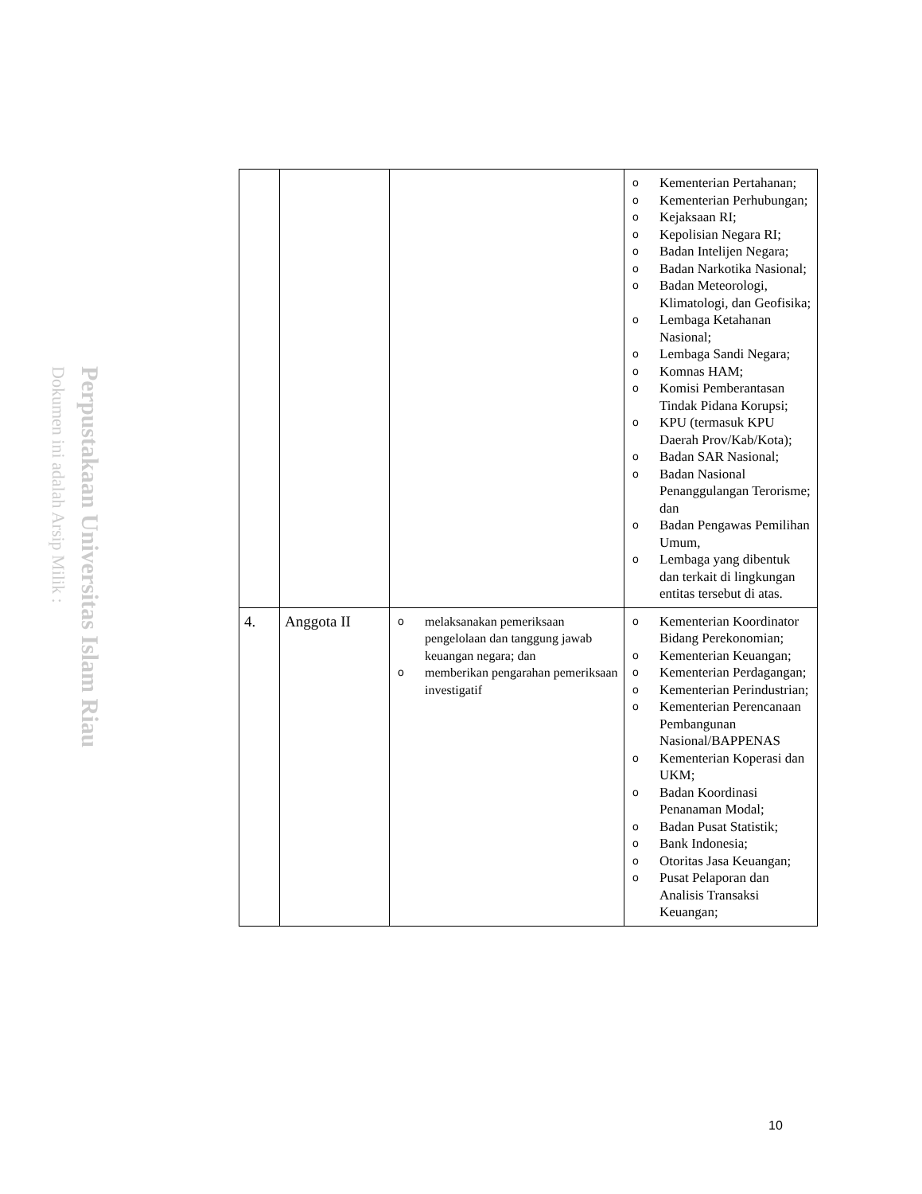Perpustakaan Universitas Islam Riau
Dokumen ini adalah Arsip Milik :
| | | | o Kementerian Pertahanan; o Kementerian Perhubungan; o Kejaksaan RI; o Kepolisian Negara RI; o Badan Intelijen Negara; o Badan Narkotika Nasional; o Badan Meteorologi, Klimatologi, dan Geofisika; o Lembaga Ketahanan Nasional; o Lembaga Sandi Negara; o Komnas HAM; o Komisi Pemberantasan Tindak Pidana Korupsi; o KPU (termasuk KPU Daerah Prov/Kab/Kota); o Badan SAR Nasional; o Badan Nasional Penanggulangan Terorisme; dan o Badan Pengawas Pemilihan Umum, o Lembaga yang dibentuk dan terkait di lingkungan entitas tersebut di atas. |
| 4. | Anggota II | o melaksanakan pemeriksaan pengelolaan dan tanggung jawab keuangan negara; dan o memberikan pengarahan pemeriksaan investigatif | o Kementerian Koordinator Bidang Perekonomian; o Kementerian Keuangan; o Kementerian Perdagangan; o Kementerian Perindustrian; o Kementerian Perencanaan Pembangunan Nasional/BAPPENAS o Kementerian Koperasi dan UKM; o Badan Koordinasi Penanaman Modal; o Badan Pusat Statistik; o Bank Indonesia; o Otoritas Jasa Keuangan; o Pusat Pelaporan dan Analisis Transaksi Keuangan; |
10